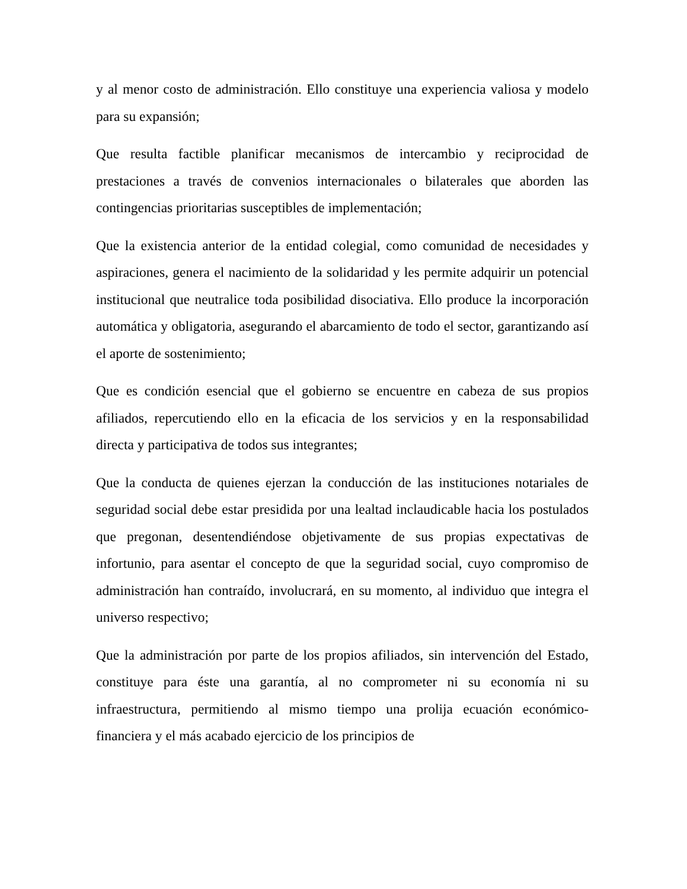y al menor costo de administración. Ello constituye una experiencia valiosa y modelo para su expansión;
Que resulta factible planificar mecanismos de intercambio y reciprocidad de prestaciones a través de convenios internacionales o bilaterales que aborden las contingencias prioritarias susceptibles de implementación;
Que la existencia anterior de la entidad colegial, como comunidad de necesidades y aspiraciones, genera el nacimiento de la solidaridad y les permite adquirir un potencial institucional que neutralice toda posibilidad disociativa. Ello produce la incorporación automática y obligatoria, asegurando el abarcamiento de todo el sector, garantizando así el aporte de sostenimiento;
Que es condición esencial que el gobierno se encuentre en cabeza de sus propios afiliados, repercutiendo ello en la eficacia de los servicios y en la responsabilidad directa y participativa de todos sus integrantes;
Que la conducta de quienes ejerzan la conducción de las instituciones notariales de seguridad social debe estar presidida por una lealtad inclaudicable hacia los postulados que pregonan, desentendiéndose objetivamente de sus propias expectativas de infortunio, para asentar el concepto de que la seguridad social, cuyo compromiso de administración han contraído, involucrará, en su momento, al individuo que integra el universo respectivo;
Que la administración por parte de los propios afiliados, sin intervención del Estado, constituye para éste una garantía, al no comprometer ni su economía ni su infraestructura, permitiendo al mismo tiempo una prolija ecuación económico-financiera y el más acabado ejercicio de los principios de